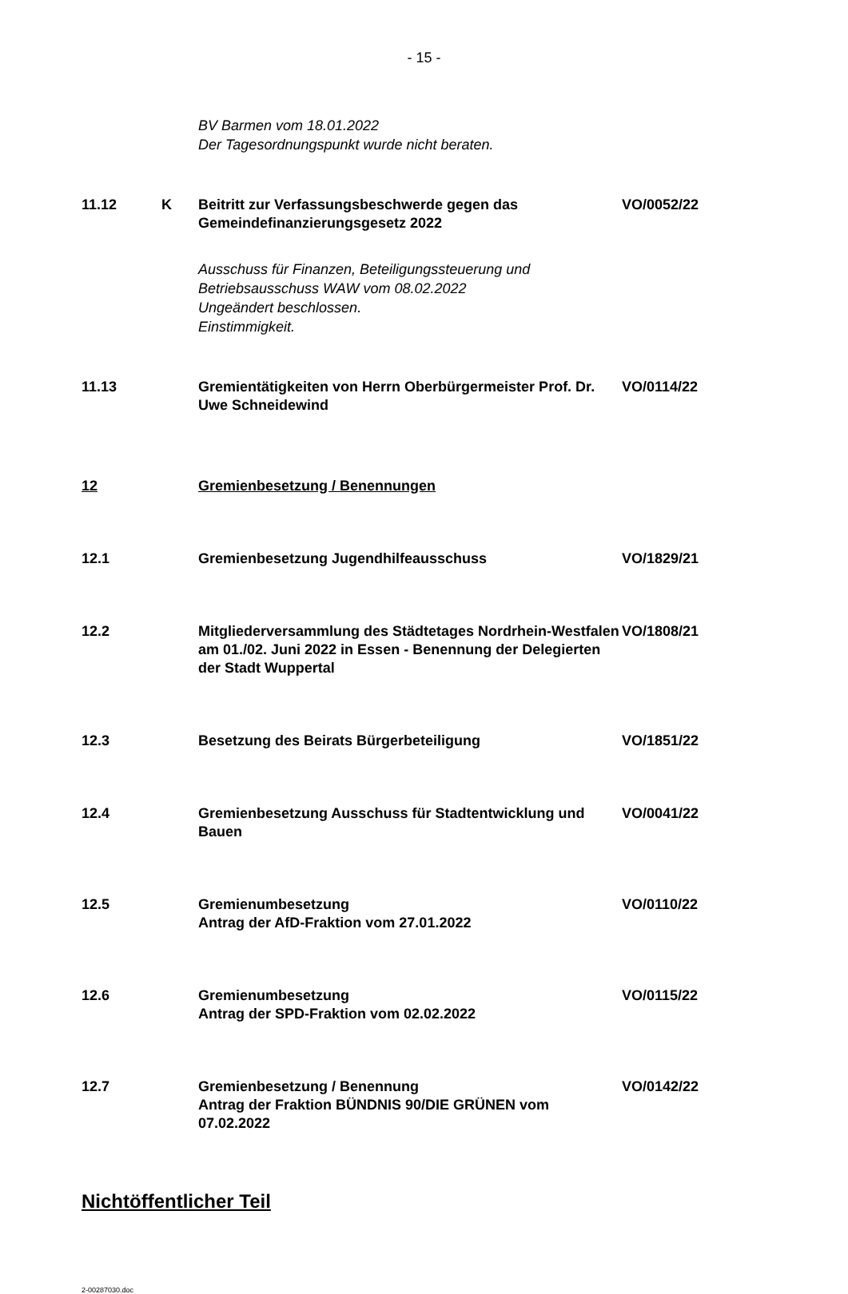- 15 -
BV Barmen vom 18.01.2022
Der Tagesordnungspunkt wurde nicht beraten.
11.12 K Beitritt zur Verfassungsbeschwerde gegen das Gemeindefinanzierungsgesetz 2022
VO/0052/22
Ausschuss für Finanzen, Beteiligungssteuerung und
Betriebsausschuss WAW vom 08.02.2022
Ungeändert beschlossen.
Einstimmigkeit.
11.13 Gremientätigkeiten von Herrn Oberbürgermeister Prof. Dr. Uwe Schneidewind
VO/0114/22
12 Gremienbesetzung / Benennungen
12.1 Gremienbesetzung Jugendhilfeausschuss VO/1829/21
12.2 Mitgliederversammlung des Städtetages Nordrhein-Westfalen am 01./02. Juni 2022 in Essen - Benennung der Delegierten der Stadt Wuppertal
VO/1808/21
12.3 Besetzung des Beirats Bürgerbeteiligung VO/1851/22
12.4 Gremienbesetzung Ausschuss für Stadtentwicklung und Bauen
VO/0041/22
12.5 Gremienumbesetzung
Antrag der AfD-Fraktion vom 27.01.2022
VO/0110/22
12.6 Gremienumbesetzung
Antrag der SPD-Fraktion vom 02.02.2022
VO/0115/22
12.7 Gremienbesetzung / Benennung
Antrag der Fraktion BÜNDNIS 90/DIE GRÜNEN vom 07.02.2022
VO/0142/22
Nichtöffentlicher Teil
2-00287030.doc